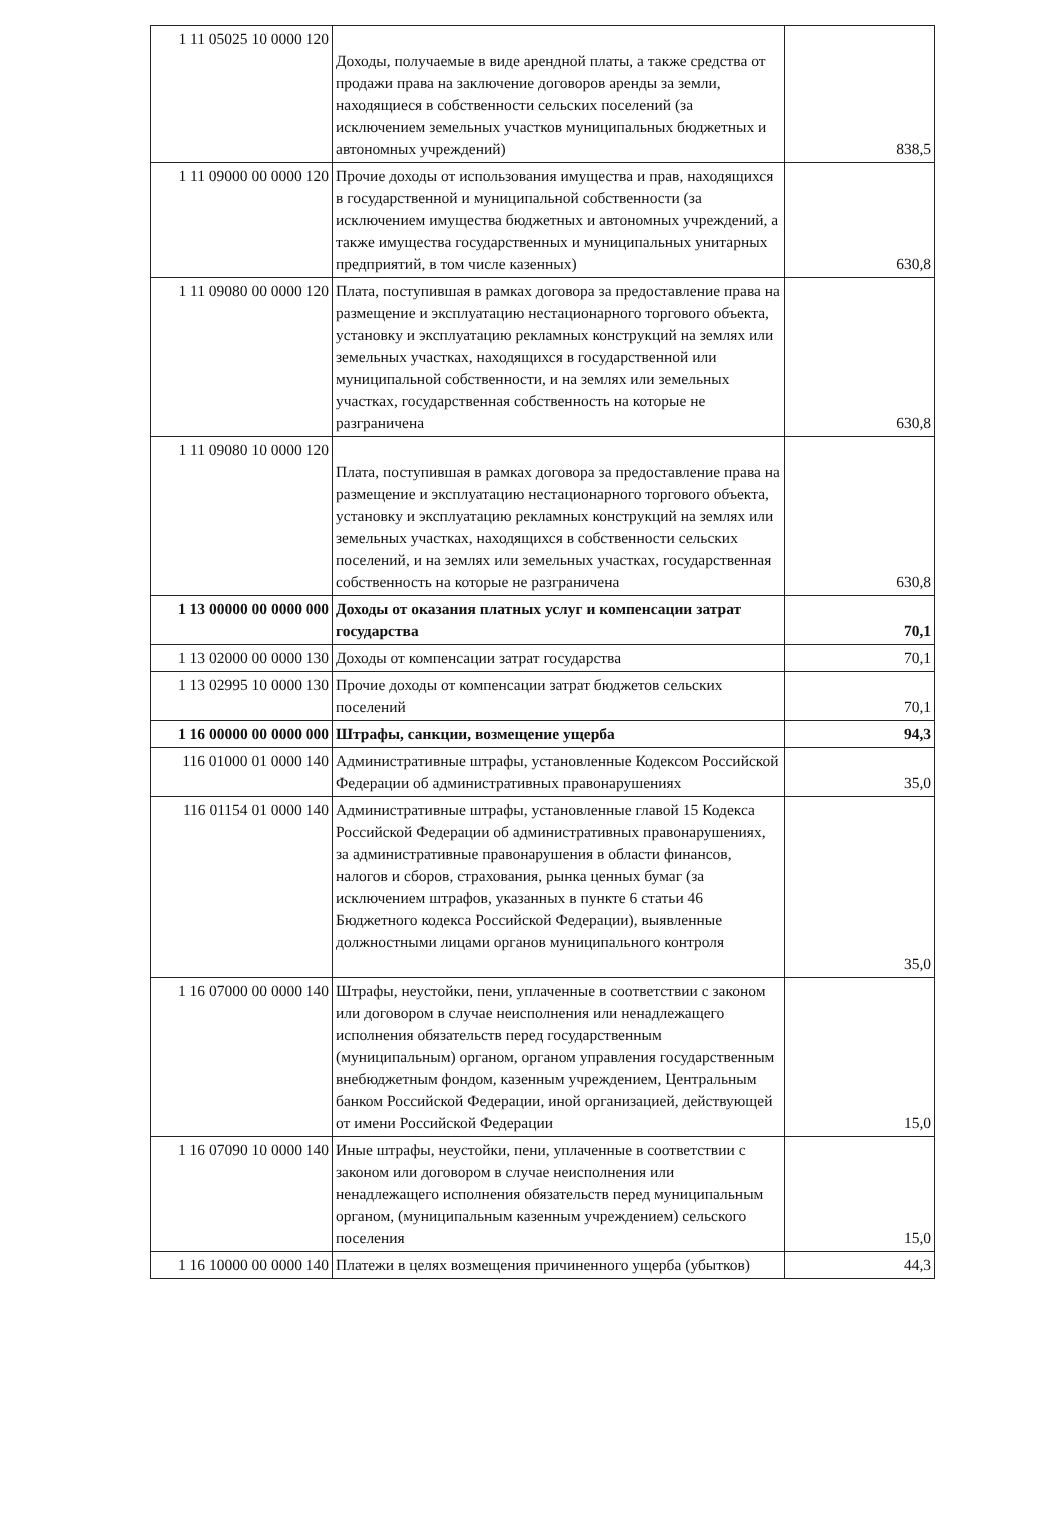| 1 11 05025 10 0000 120 | Доходы, получаемые в виде арендной платы, а также средства от продажи права на заключение договоров аренды за земли, находящиеся в собственности сельских поселений (за исключением земельных участков муниципальных бюджетных и автономных учреждений) | 838,5 |
| 1 11 09000 00 0000 120 | Прочие доходы от использования имущества и прав, находящихся в государственной и муниципальной собственности (за исключением имущества бюджетных и автономных учреждений, а также имущества государственных и муниципальных унитарных предприятий, в том числе казенных) | 630,8 |
| 1 11 09080 00 0000 120 | Плата, поступившая в рамках договора за предоставление права на размещение и эксплуатацию нестационарного торгового объекта, установку и эксплуатацию рекламных конструкций на землях или земельных участках, находящихся в государственной или муниципальной собственности, и на землях или земельных участках, государственная собственность на которые не разграничена | 630,8 |
| 1 11 09080 10 0000 120 | Плата, поступившая в рамках договора за предоставление права на размещение и эксплуатацию нестационарного торгового объекта, установку и эксплуатацию рекламных конструкций на землях или земельных участках, находящихся в собственности сельских поселений, и на землях или земельных участках, государственная собственность на которые не разграничена | 630,8 |
| 1 13 00000 00 0000 000 | Доходы от оказания платных услуг и компенсации затрат государства | 70,1 |
| 1 13 02000 00 0000 130 | Доходы от компенсации затрат государства | 70,1 |
| 1 13 02995 10 0000 130 | Прочие доходы от компенсации затрат бюджетов сельских поселений | 70,1 |
| 1 16 00000 00 0000 000 | Штрафы, санкции, возмещение ущерба | 94,3 |
| 116 01000 01 0000 140 | Административные штрафы, установленные Кодексом Российской Федерации об административных правонарушениях | 35,0 |
| 116 01154 01 0000 140 | Административные штрафы, установленные главой 15 Кодекса Российской Федерации об административных правонарушениях, за административные правонарушения в области финансов, налогов и сборов, страхования, рынка ценных бумаг (за исключением штрафов, указанных в пункте 6 статьи 46 Бюджетного кодекса Российской Федерации), выявленные должностными лицами органов муниципального контроля | 35,0 |
| 1 16 07000 00 0000 140 | Штрафы, неустойки, пени, уплаченные в соответствии с законом или договором в случае неисполнения или ненадлежащего исполнения обязательств перед государственным (муниципальным) органом, органом управления государственным внебюджетным фондом, казенным учреждением, Центральным банком Российской Федерации, иной организацией, действующей от имени Российской Федерации | 15,0 |
| 1 16 07090 10 0000 140 | Иные штрафы, неустойки, пени, уплаченные в соответствии с законом или договором в случае неисполнения или ненадлежащего исполнения обязательств перед муниципальным органом, (муниципальным казенным учреждением) сельского поселения | 15,0 |
| 1 16 10000 00 0000 140 | Платежи в целях возмещения причиненного ущерба (убытков) | 44,3 |